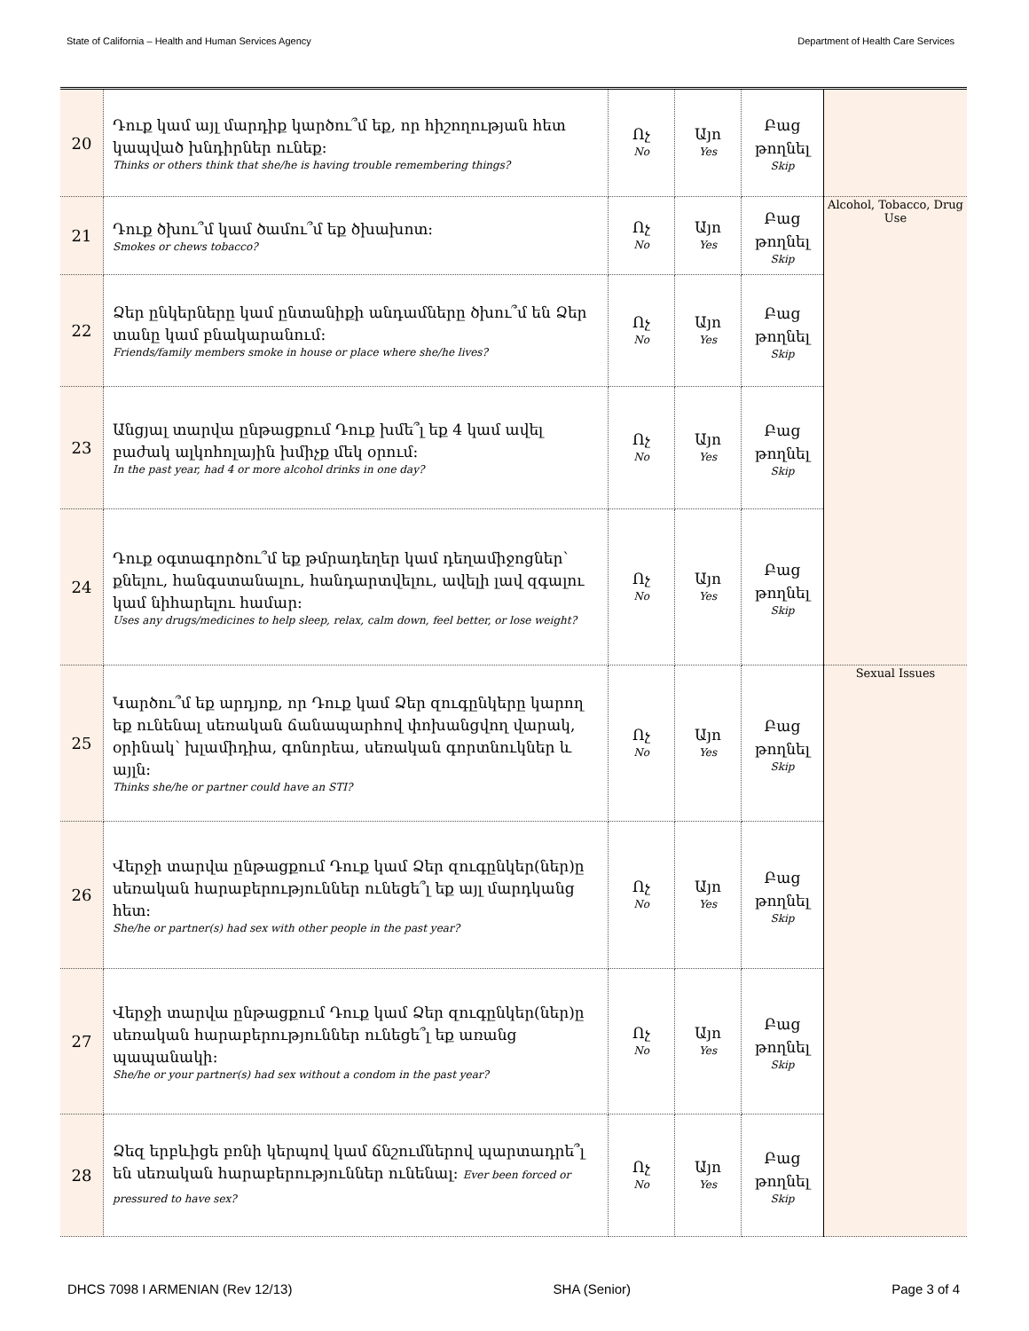State of California – Health and Human Services Agency Department of Health Care Services
| 20 | Դուք կամ այլ մարդիք կարծու՞մ եք, որ հիշողության հետ կապված խնդիրներ ունեք։ Thinks or others think that she/he is having trouble remembering things? | Ոչ No | Այո Yes | Բաց թողնել Skip | |
| 21 | Դուք ծխու՞մ կամ ծամու՞մ եք ծխախոտ։ Smokes or chews tobacco? | Ոչ No | Այո Yes | Բաց թողնել Skip | Alcohol, Tobacco, Drug Use |
| 22 | Ձեր ընկերները կամ ընտանիքի անդամները ծխու՞մ են Ձեր տանը կամ բնակարանում։ Friends/family members smoke in house or place where she/he lives? | Ոչ No | Այո Yes | Բաց թողնել Skip | |
| 23 | Անցյալ տարվա ընթացքում Դուք խմե՞լ եք 4 կամ ավել բաժակ ալկոհոլային խմիչք մեկ օրում։ In the past year, had 4 or more alcohol drinks in one day? | Ոչ No | Այո Yes | Բաց թողնել Skip | |
| 24 | Դուք օգտագործու՞մ եք թմրադեղեր կամ դեղամիջոցներ՝ քնելու, հանգստանալու, հանդարտվելու, ավելի լավ զգալու կամ նիհարելու համար։ Uses any drugs/medicines to help sleep, relax, calm down, feel better, or lose weight? | Ոչ No | Այո Yes | Բաց թողնել Skip | |
| 25 | Կարծու՞մ եք արդյոք, որ Դուք կամ Ձեր զուգընկերը կարող եք ունենալ սեռական ճանապարհով փոխանցվող վարակ, օրինակ՝ խլամիդիա, գոնորեա, սեռական գորտնուկներ և այլն։ Thinks she/he or partner could have an STI? | Ոչ No | Այո Yes | Բաց թողնել Skip | Sexual Issues |
| 26 | Վերջի տարվա ընթացքում Դուք կամ Ձեր զուգընկեր(ներ)ը սեռական հարաբերություններ ունեցե՞լ եք այլ մարդկանց հետ։ She/he or partner(s) had sex with other people in the past year? | Ոչ No | Այո Yes | Բաց թողնել Skip | |
| 27 | Վերջի տարվա ընթացքում Դուք կամ Ձեր զուգընկեր(ներ)ը սեռական հարաբերություններ ունեցե՞լ եք առանց պապանակի։ She/he or your partner(s) had sex without a condom in the past year? | Ոչ No | Այո Yes | Բաց թողնել Skip | |
| 28 | Ձեզ երբևիցե բռնի կերպով կամ ճնշումներով պարտադրե՞լ են սեռական հարաբերություններ ունենալ։ Ever been forced or pressured to have sex? | Ոչ No | Այո Yes | Բաց թողնել Skip | |
DHCS 7098 I ARMENIAN (Rev 12/13) SHA (Senior) Page 3 of 4